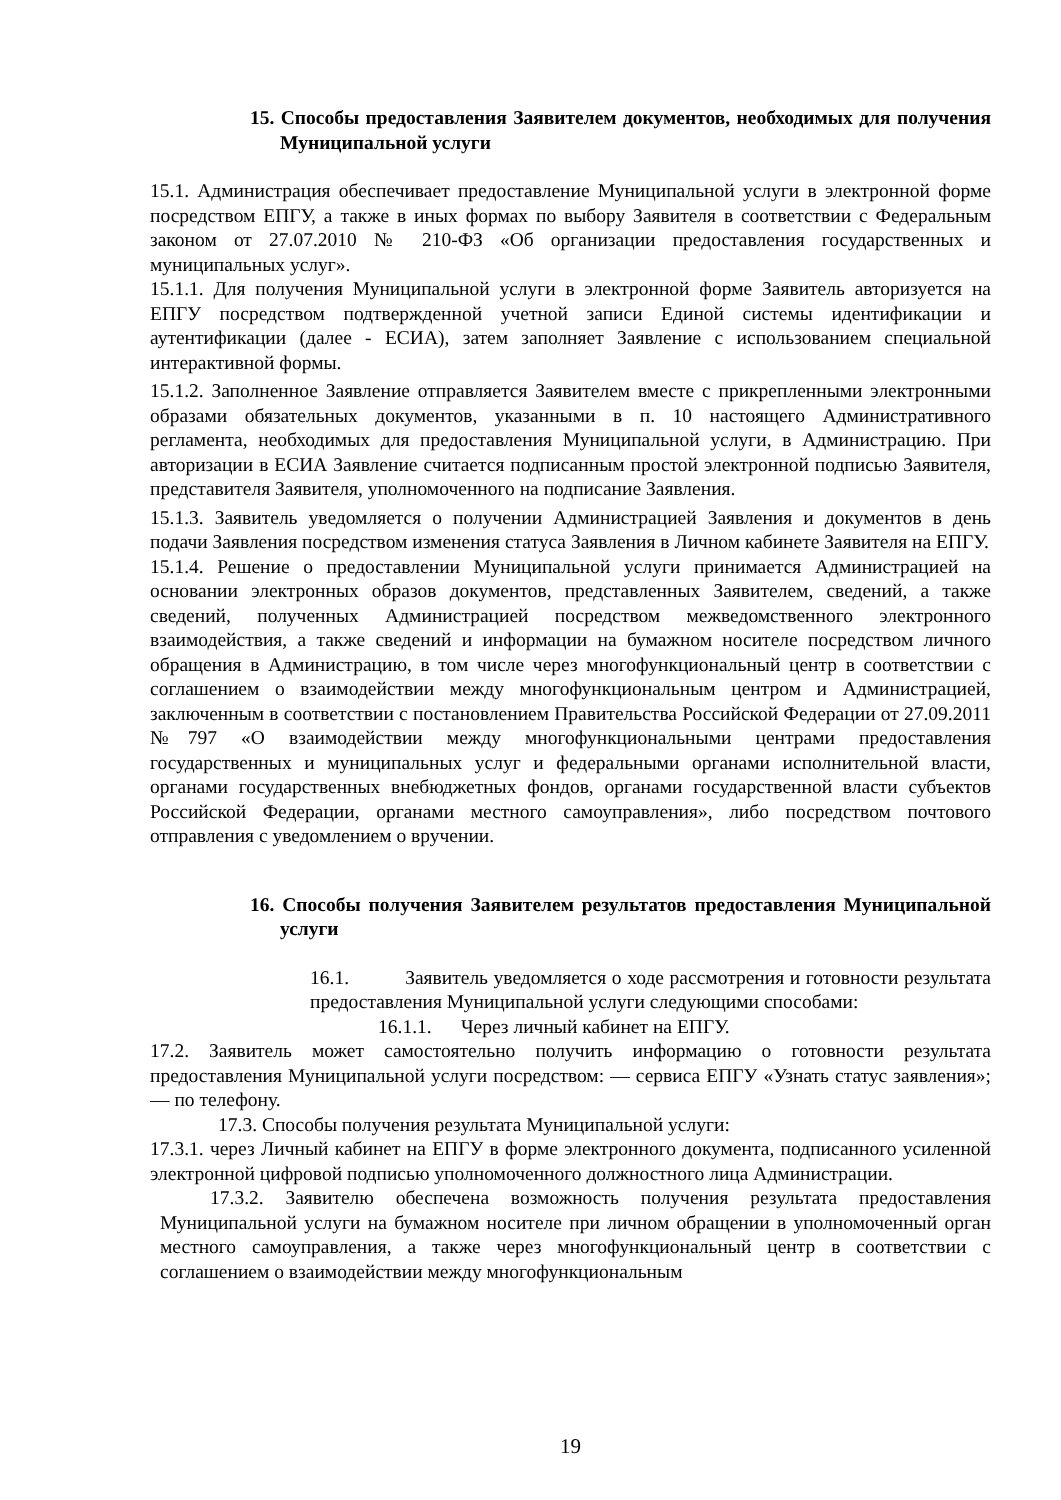15. Способы предоставления Заявителем документов, необходимых для получения Муниципальной услуги
15.1. Администрация обеспечивает предоставление Муниципальной услуги в электронной форме посредством ЕПГУ, а также в иных формах по выбору Заявителя в соответствии с Федеральным законом от 27.07.2010 № 210-ФЗ «Об организации предоставления государственных и муниципальных услуг».
15.1.1. Для получения Муниципальной услуги в электронной форме Заявитель авторизуется на ЕПГУ посредством подтвержденной учетной записи Единой системы идентификации и аутентификации (далее - ЕСИА), затем заполняет Заявление с использованием специальной интерактивной формы.
15.1.2. Заполненное Заявление отправляется Заявителем вместе с прикрепленными электронными образами обязательных документов, указанными в п. 10 настоящего Административного регламента, необходимых для предоставления Муниципальной услуги, в Администрацию. При авторизации в ЕСИА Заявление считается подписанным простой электронной подписью Заявителя, представителя Заявителя, уполномоченного на подписание Заявления.
15.1.3. Заявитель уведомляется о получении Администрацией Заявления и документов в день подачи Заявления посредством изменения статуса Заявления в Личном кабинете Заявителя на ЕПГУ.
15.1.4. Решение о предоставлении Муниципальной услуги принимается Администрацией на основании электронных образов документов, представленных Заявителем, сведений, а также сведений, полученных Администрацией посредством межведомственного электронного взаимодействия, а также сведений и информации на бумажном носителе посредством личного обращения в Администрацию, в том числе через многофункциональный центр в соответствии с соглашением о взаимодействии между многофункциональным центром и Администрацией, заключенным в соответствии с постановлением Правительства Российской Федерации от 27.09.2011 №797 «О взаимодействии между многофункциональными центрами предоставления государственных и муниципальных услуг и федеральными органами исполнительной власти, органами государственных внебюджетных фондов, органами государственной власти субъектов Российской Федерации, органами местного самоуправления», либо посредством почтового отправления с уведомлением о вручении.
16. Способы получения Заявителем результатов предоставления Муниципальной услуги
16.1. Заявитель уведомляется о ходе рассмотрения и готовности результата предоставления Муниципальной услуги следующими способами:
16.1.1. Через личный кабинет на ЕПГУ.
17.2. Заявитель может самостоятельно получить информацию о готовности результата предоставления Муниципальной услуги посредством: — сервиса ЕПГУ «Узнать статус заявления»; — по телефону.
17.3. Способы получения результата Муниципальной услуги:
17.3.1. через Личный кабинет на ЕПГУ в форме электронного документа, подписанного усиленной электронной цифровой подписью уполномоченного должностного лица Администрации.
17.3.2. Заявителю обеспечена возможность получения результата предоставления Муниципальной услуги на бумажном носителе при личном обращении в уполномоченный орган местного самоуправления, а также через многофункциональный центр в соответствии с соглашением о взаимодействии между многофункциональным
19